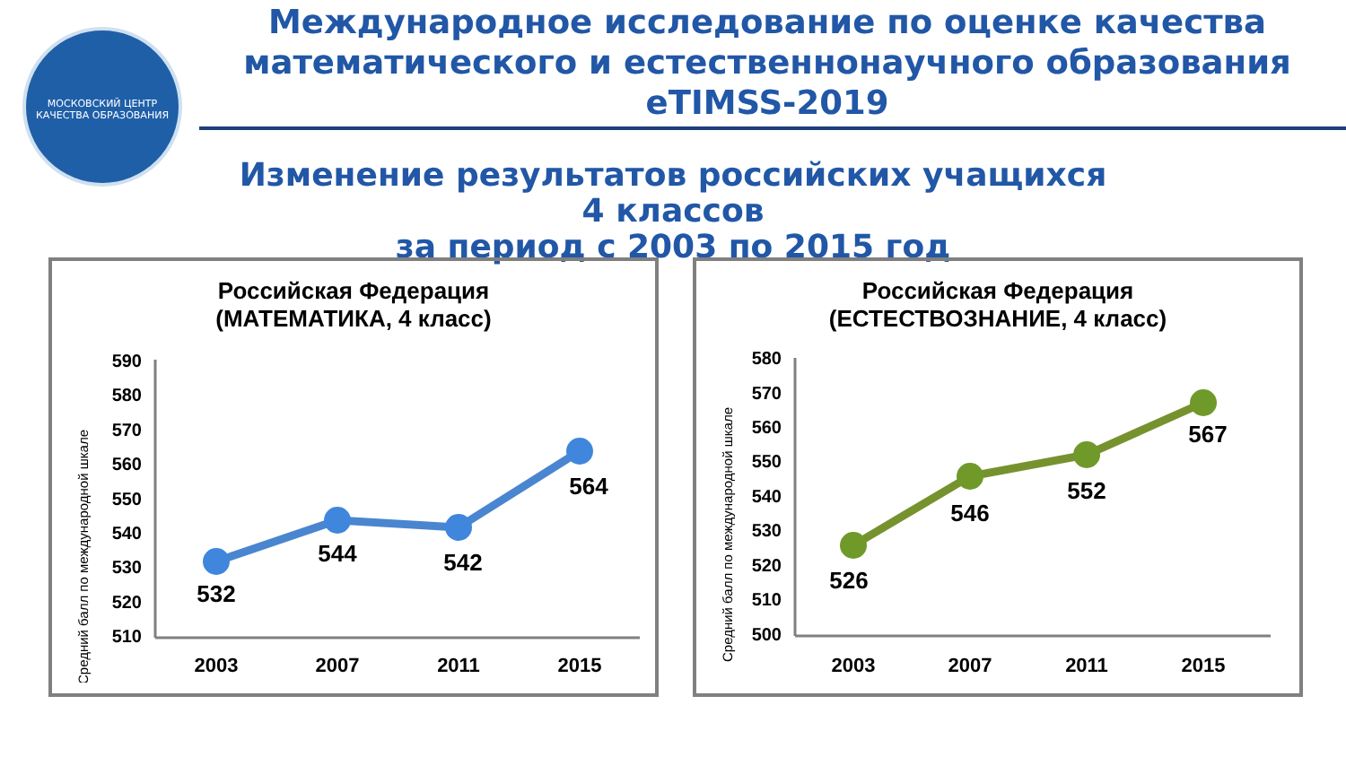МОСКОВСКИЙ ЦЕНТР КАЧЕСТВА ОБРАЗОВАНИЯ
Международное исследование по оценке качества математического и естественнонаучного образования eTIMSS-2019
Изменение результатов российских учащихся 4 классов
за период с 2003 по 2015 год
Российская Федерация
(МАТЕМАТИКА, 4 класс)
Средний балл по международной шкале
590
580
570
560
550
540
530
520
510
532
544
542
564
2003
2007
2011
2015
Российская Федерация
(ЕСТЕСТВОЗНАНИЕ, 4 класс)
Средний балл по международной шкале
580
570
560
550
540
530
520
510
500
526
546
552
567
2003
2007
2011
2015